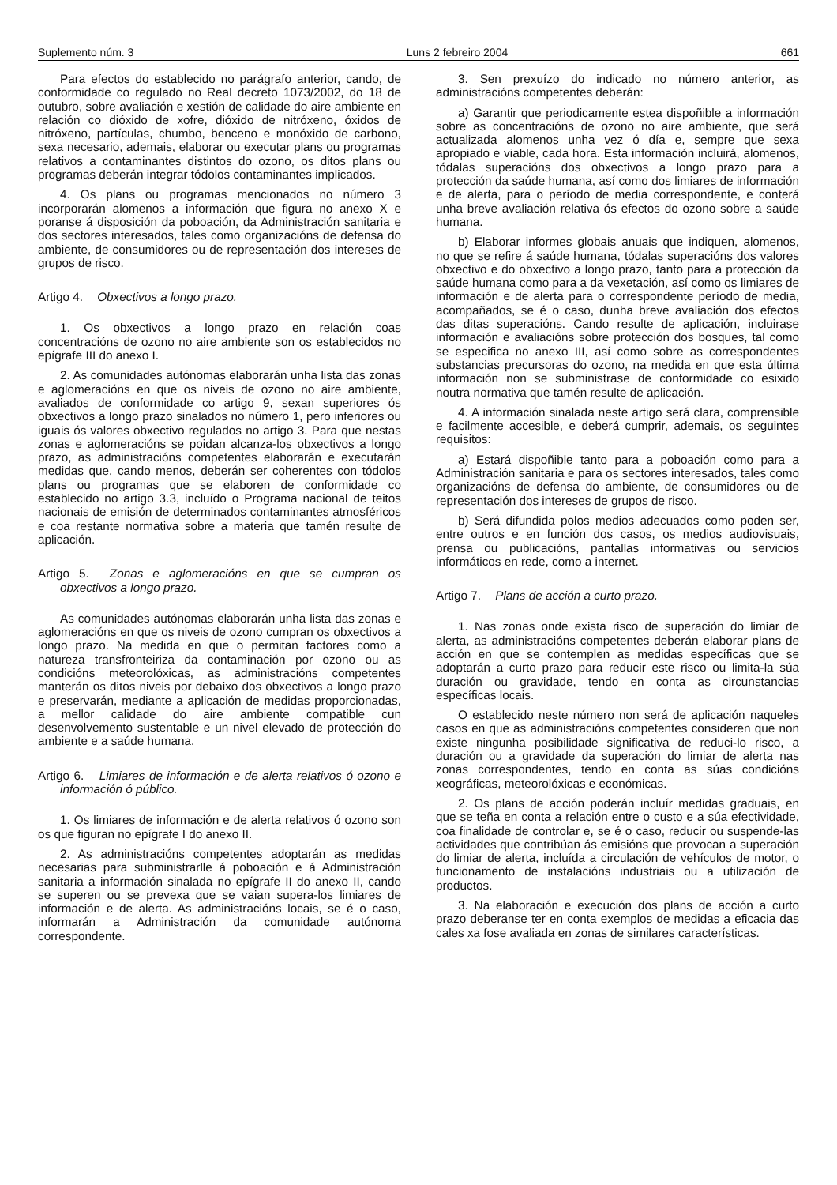Suplemento núm. 3 Luns 2 febreiro 2004 661
Para efectos do establecido no parágrafo anterior, cando, de conformidade co regulado no Real decreto 1073/2002, do 18 de outubro, sobre avaliación e xestión de calidade do aire ambiente en relación co dióxido de xofre, dióxido de nitróxeno, óxidos de nitróxeno, partículas, chumbo, benceno e monóxido de carbono, sexa necesario, ademais, elaborar ou executar plans ou programas relativos a contaminantes distintos do ozono, os ditos plans ou programas deberán integrar tódolos contaminantes implicados.
4. Os plans ou programas mencionados no número 3 incorporarán alomenos a información que figura no anexo X e poranse á disposición da poboación, da Administración sanitaria e dos sectores interesados, tales como organizacións de defensa do ambiente, de consumidores ou de representación dos intereses de grupos de risco.
Artigo 4. Obxectivos a longo prazo.
1. Os obxectivos a longo prazo en relación coas concentracións de ozono no aire ambiente son os establecidos no epígrafe III do anexo I.
2. As comunidades autónomas elaborarán unha lista das zonas e aglomeracións en que os niveis de ozono no aire ambiente, avaliados de conformidade co artigo 9, sexan superiores ós obxectivos a longo prazo sinalados no número 1, pero inferiores ou iguais ós valores obxectivo regulados no artigo 3. Para que nestas zonas e aglomeracións se poidan alcanza-los obxectivos a longo prazo, as administracións competentes elaborarán e executarán medidas que, cando menos, deberán ser coherentes con tódolos plans ou programas que se elaboren de conformidade co establecido no artigo 3.3, incluído o Programa nacional de teitos nacionais de emisión de determinados contaminantes atmosféricos e coa restante normativa sobre a materia que tamén resulte de aplicación.
Artigo 5. Zonas e aglomeracións en que se cumpran os obxectivos a longo prazo.
As comunidades autónomas elaborarán unha lista das zonas e aglomeracións en que os niveis de ozono cumpran os obxectivos a longo prazo. Na medida en que o permitan factores como a natureza transfronteiriza da contaminación por ozono ou as condicións meteorolóxicas, as administracións competentes manterán os ditos niveis por debaixo dos obxectivos a longo prazo e preservarán, mediante a aplicación de medidas proporcionadas, a mellor calidade do aire ambiente compatible cun desenvolvemento sustentable e un nivel elevado de protección do ambiente e a saúde humana.
Artigo 6. Limiares de información e de alerta relativos ó ozono e información ó público.
1. Os limiares de información e de alerta relativos ó ozono son os que figuran no epígrafe I do anexo II.
2. As administracións competentes adoptarán as medidas necesarias para subministrarlle á poboación e á Administración sanitaria a información sinalada no epígrafe II do anexo II, cando se superen ou se prevexa que se vaian supera-los limiares de información e de alerta. As administracións locais, se é o caso, informarán a Administración da comunidade autónoma correspondente.
3. Sen prexuízo do indicado no número anterior, as administracións competentes deberán:
a) Garantir que periodicamente estea dispoñible a información sobre as concentracións de ozono no aire ambiente, que será actualizada alomenos unha vez ó día e, sempre que sexa apropiado e viable, cada hora. Esta información incluirá, alomenos, tódalas superacións dos obxectivos a longo prazo para a protección da saúde humana, así como dos limiares de información e de alerta, para o período de media correspondente, e conterá unha breve avaliación relativa ós efectos do ozono sobre a saúde humana.
b) Elaborar informes globais anuais que indiquen, alomenos, no que se refire á saúde humana, tódalas superacións dos valores obxectivo e do obxectivo a longo prazo, tanto para a protección da saúde humana como para a da vexetación, así como os limiares de información e de alerta para o correspondente período de media, acompañados, se é o caso, dunha breve avaliación dos efectos das ditas superacións. Cando resulte de aplicación, incluirase información e avaliacións sobre protección dos bosques, tal como se especifica no anexo III, así como sobre as correspondentes substancias precursoras do ozono, na medida en que esta última información non se subministrase de conformidade co esixido noutra normativa que tamén resulte de aplicación.
4. A información sinalada neste artigo será clara, comprensible e facilmente accesible, e deberá cumprir, ademais, os seguintes requisitos:
a) Estará dispoñible tanto para a poboación como para a Administración sanitaria e para os sectores interesados, tales como organizacións de defensa do ambiente, de consumidores ou de representación dos intereses de grupos de risco.
b) Será difundida polos medios adecuados como poden ser, entre outros e en función dos casos, os medios audiovisuais, prensa ou publicacións, pantallas informativas ou servicios informáticos en rede, como a internet.
Artigo 7. Plans de acción a curto prazo.
1. Nas zonas onde exista risco de superación do limiar de alerta, as administracións competentes deberán elaborar plans de acción en que se contemplen as medidas específicas que se adoptarán a curto prazo para reducir este risco ou limita-la súa duración ou gravidade, tendo en conta as circunstancias específicas locais.
O establecido neste número non será de aplicación naqueles casos en que as administracións competentes consideren que non existe ningunha posibilidade significativa de reduci-lo risco, a duración ou a gravidade da superación do limiar de alerta nas zonas correspondentes, tendo en conta as súas condicións xeográficas, meteorolóxicas e económicas.
2. Os plans de acción poderán incluír medidas graduais, en que se teña en conta a relación entre o custo e a súa efectividade, coa finalidade de controlar e, se é o caso, reducir ou suspende-las actividades que contribúan ás emisións que provocan a superación do limiar de alerta, incluída a circulación de vehículos de motor, o funcionamento de instalacións industriais ou a utilización de productos.
3. Na elaboración e execución dos plans de acción a curto prazo deberanse ter en conta exemplos de medidas a eficacia das cales xa fose avaliada en zonas de similares características.